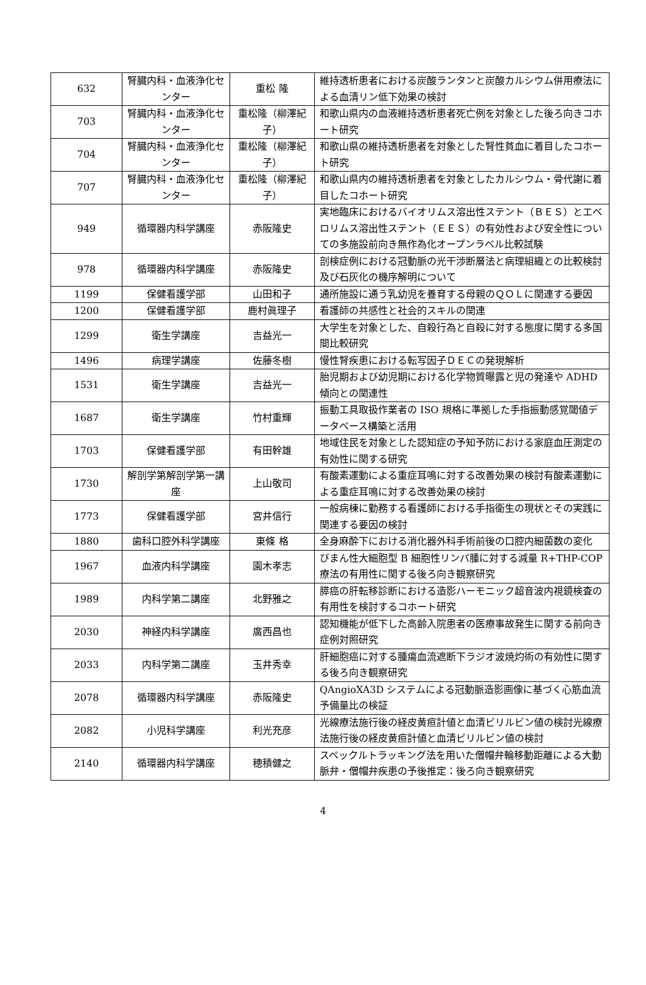| 632 | 腎臓内科・血液浄化センター | 重松 隆 | 維持透析患者における炭酸ランタンと炭酸カルシウム併用療法による血清リン低下効果の検討 |
| 703 | 腎臓内科・血液浄化センター | 重松隆（柳澤紀子） | 和歌山県内の血液維持透析患者死亡例を対象とした後ろ向きコホート研究 |
| 704 | 腎臓内科・血液浄化センター | 重松隆（柳澤紀子） | 和歌山県の維持透析患者を対象とした腎性貧血に着目したコホート研究 |
| 707 | 腎臓内科・血液浄化センター | 重松隆（柳澤紀子） | 和歌山県内の維持透析患者を対象としたカルシウム・骨代謝に着目したコホート研究 |
| 949 | 循環器内科学講座 | 赤阪隆史 | 実地臨床におけるバイオリムス溶出性ステント（ＢＥＳ）とエベロリムス溶出性ステント（ＥＥＳ）の有効性および安全性についての多施設前向き無作為化オープンラベル比較試験 |
| 978 | 循環器内科学講座 | 赤阪隆史 | 剖検症例における冠動脈の光干渉断層法と病理組織との比較検討及び石灰化の機序解明について |
| 1199 | 保健看護学部 | 山田和子 | 通所施設に通う乳幼児を養育する母親のＱＯＬに関連する要因 |
| 1200 | 保健看護学部 | 鹿村眞理子 | 看護師の共感性と社会的スキルの関連 |
| 1299 | 衛生学講座 | 吉益光一 | 大学生を対象とした、自殺行為と自殺に対する態度に関する多国間比較研究 |
| 1496 | 病理学講座 | 佐藤冬樹 | 慢性腎疾患における転写因子ＤＥＣの発現解析 |
| 1531 | 衛生学講座 | 吉益光一 | 胎児期および幼児期における化学物質曝露と児の発達や ADHD 傾向との関連性 |
| 1687 | 衛生学講座 | 竹村重輝 | 振動工具取扱作業者の ISO 規格に準拠した手指振動感覚閾値データベース構築と活用 |
| 1703 | 保健看護学部 | 有田幹雄 | 地域住民を対象とした認知症の予知予防における家庭血圧測定の有効性に関する研究 |
| 1730 | 解剖学第解剖学第一講座 | 上山敬司 | 有酸素運動による重症耳鳴に対する改善効果の検討有酸素運動による重症耳鳴に対する改善効果の検討 |
| 1773 | 保健看護学部 | 宮井信行 | 一般病棟に勤務する看護師における手指衛生の現状とその実践に関連する要因の検討 |
| 1880 | 歯科口腔外科学講座 | 東條 格 | 全身麻酔下における消化器外科手術前後の口腔内細菌数の変化 |
| 1967 | 血液内科学講座 | 園木孝志 | びまん性大細胞型 B 細胞性リンパ腫に対する減量 R+THP-COP 療法の有用性に関する後ろ向き観察研究 |
| 1989 | 内科学第二講座 | 北野雅之 | 膵癌の肝転移診断における造影ハーモニック超音波内視鏡検査の有用性を検討するコホート研究 |
| 2030 | 神経内科学講座 | 廣西昌也 | 認知機能が低下した高齢入院患者の医療事故発生に関する前向き症例対照研究 |
| 2033 | 内科学第二講座 | 玉井秀幸 | 肝細胞癌に対する腫瘍血流遮断下ラジオ波焼灼術の有効性に関する後ろ向き観察研究 |
| 2078 | 循環器内科学講座 | 赤阪隆史 | QAngioXA3D システムによる冠動脈造影画像に基づく心筋血流予備量比の検証 |
| 2082 | 小児科学講座 | 利光充彦 | 光線療法施行後の経皮黄疸計値と血清ビリルビン値の検討光線療法施行後の経皮黄疸計値と血清ビリルビン値の検討 |
| 2140 | 循環器内科学講座 | 穂積健之 | スペックルトラッキング法を用いた僧帽弁輪移動距離による大動脈弁・僧帽弁疾患の予後推定：後ろ向き観察研究 |
4